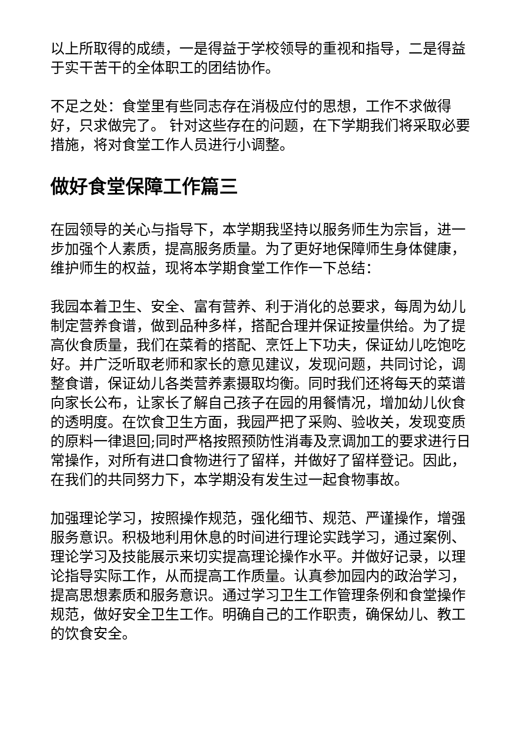以上所取得的成绩，一是得益于学校领导的重视和指导，二是得益于实干苦干的全体职工的团结协作。
不足之处：食堂里有些同志存在消极应付的思想，工作不求做得好，只求做完了。 针对这些存在的问题，在下学期我们将采取必要措施，将对食堂工作人员进行小调整。
做好食堂保障工作篇三
在园领导的关心与指导下，本学期我坚持以服务师生为宗旨，进一步加强个人素质，提高服务质量。为了更好地保障师生身体健康，维护师生的权益，现将本学期食堂工作作一下总结：
我园本着卫生、安全、富有营养、利于消化的总要求，每周为幼儿制定营养食谱，做到品种多样，搭配合理并保证按量供给。为了提高伙食质量，我们在菜肴的搭配、烹饪上下功夫，保证幼儿吃饱吃好。并广泛听取老师和家长的意见建议，发现问题，共同讨论，调整食谱，保证幼儿各类营养素摄取均衡。同时我们还将每天的菜谱向家长公布，让家长了解自己孩子在园的用餐情况，增加幼儿伙食的透明度。在饮食卫生方面，我园严把了采购、验收关，发现变质的原料一律退回;同时严格按照预防性消毒及烹调加工的要求进行日常操作，对所有进口食物进行了留样，并做好了留样登记。因此，在我们的共同努力下，本学期没有发生过一起食物事故。
加强理论学习，按照操作规范，强化细节、规范、严谨操作，增强服务意识。积极地利用休息的时间进行理论实践学习，通过案例、理论学习及技能展示来切实提高理论操作水平。并做好记录，以理论指导实际工作，从而提高工作质量。认真参加园内的政治学习，提高思想素质和服务意识。通过学习卫生工作管理条例和食堂操作规范，做好安全卫生工作。明确自己的工作职责，确保幼儿、教工的饮食安全。